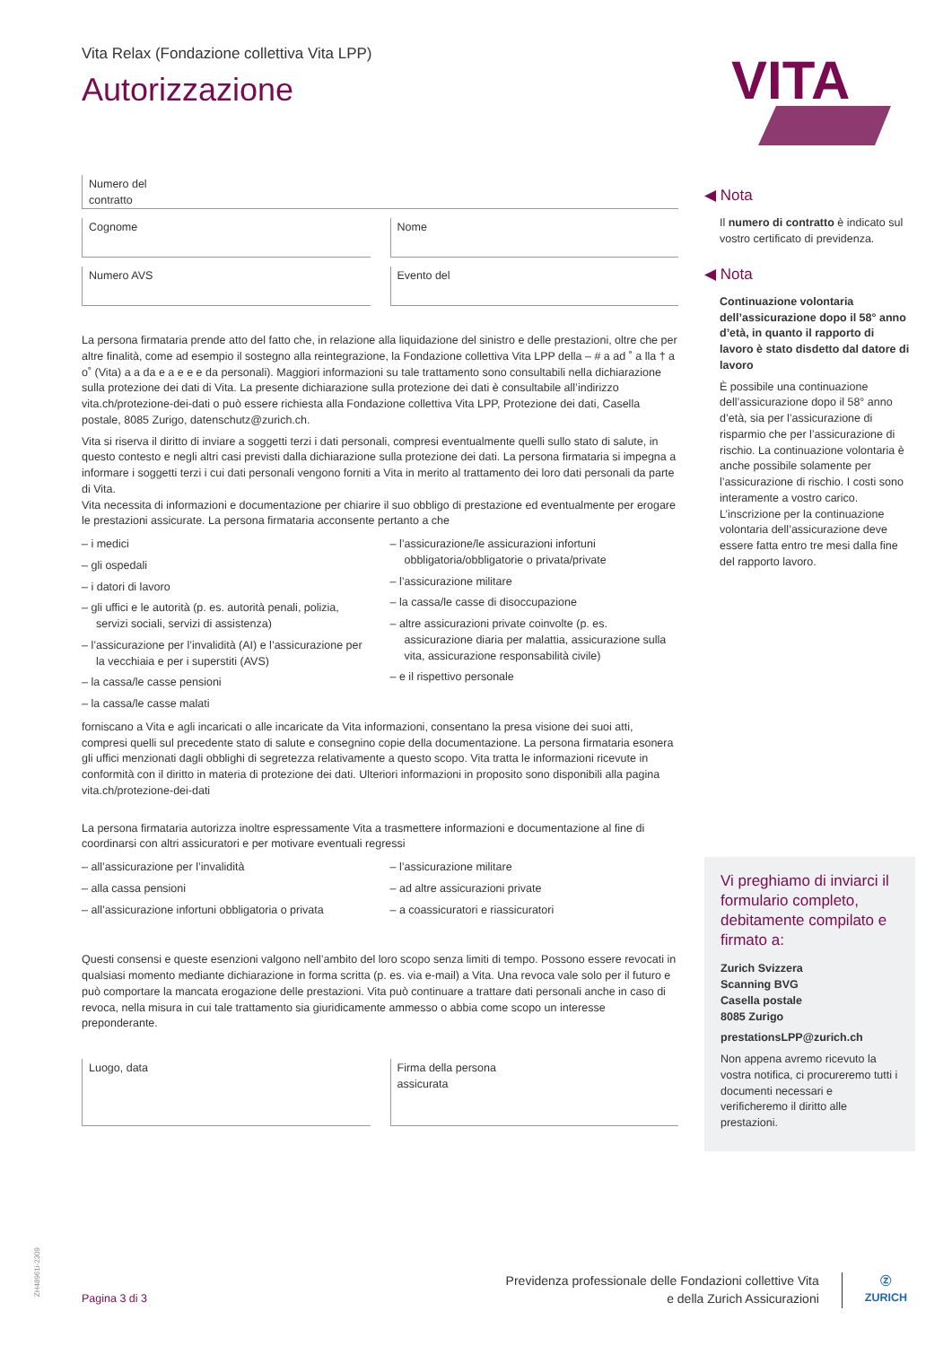Vita Relax (Fondazione collettiva Vita LPP)
Autorizzazione
Numero del
contratto
Cognome Nome
Numero AVS Evento del
La persona firmataria prende atto del fatto che, in relazione alla liquidazione del sinistro e delle prestazioni, oltre che per altre finalità, come ad esempio il sostegno alla reintegrazione, la Fondazione collettiva Vita LPP della – # a ad ˚ a lla † a o˚ (Vita) a a da e a e e e da personali). Maggiori informazioni su tale trattamento sono consultabili nella dichiarazione sulla protezione dei dati di Vita. La presente dichiarazione sulla protezione dei dati è consultabile all’indirizzo vita.ch/protezione-dei-dati o può essere richiesta alla Fondazione collettiva Vita LPP, Protezione dei dati, Casella postale, 8085 Zurigo, datenschutz@zurich.ch.
Vita si riserva il diritto di inviare a soggetti terzi i dati personali, compresi eventualmente quelli sullo stato di salute, in questo contesto e negli altri casi previsti dalla dichiarazione sulla protezione dei dati. La persona firmataria si impegna a informare i soggetti terzi i cui dati personali vengono forniti a Vita in merito al trattamento dei loro dati personali da parte di Vita.
Vita necessita di informazioni e documentazione per chiarire il suo obbligo di prestazione ed eventualmente per erogare le prestazioni assicurate. La persona firmataria acconsente pertanto a che
– i medici
– gli ospedali
– i datori di lavoro
– gli uffici e le autorità (p. es. autorità penali, polizia, servizi sociali, servizi di assistenza)
– l’assicurazione per l’invalidità (AI) e l’assicurazione per la vecchiaia e per i superstiti (AVS)
– la cassa/le casse pensioni
– la cassa/le casse malati
– l’assicurazione/le assicurazioni infortuni obbligatoria/obbligatorie o privata/private
– l’assicurazione militare
– la cassa/le casse di disoccupazione
– altre assicurazioni private coinvolte (p. es. assicurazione diaria per malattia, assicurazione sulla vita, assicurazione responsabilità civile)
– e il rispettivo personale
forniscano a Vita e agli incaricati o alle incaricate da Vita informazioni, consentano la presa visione dei suoi atti, compresi quelli sul precedente stato di salute e consegnino copie della documentazione. La persona firmataria esonera gli uffici menzionati dagli obblighi di segretezza relativamente a questo scopo. Vita tratta le informazioni ricevute in conformità con il diritto in materia di protezione dei dati. Ulteriori informazioni in proposito sono disponibili alla pagina vita.ch/protezione-dei-dati
La persona firmataria autorizza inoltre espressamente Vita a trasmettere informazioni e documentazione al fine di coordinarsi con altri assicuratori e per motivare eventuali regressi
– all’assicurazione per l’invalidità
– alla cassa pensioni
– all’assicurazione infortuni obbligatoria o privata
– l’assicurazione militare
– ad altre assicurazioni private
– a coassicuratori e riassicuratori
Questi consensi e queste esenzioni valgono nell’ambito del loro scopo senza limiti di tempo. Possono essere revocati in qualsiasi momento mediante dichiarazione in forma scritta (p. es. via e-mail) a Vita. Una revoca vale solo per il futuro e può comportare la mancata erogazione delle prestazioni. Vita può continuare a trattare dati personali anche in caso di revoca, nella misura in cui tale trattamento sia giuridicamente ammesso o abbia come scopo un interesse preponderante.
Luogo, data Firma della persona
assicurata
VITA
◀ Nota
Il numero di contratto è indicato sul vostro certificato di previdenza.
◀ Nota
Continuazione volontaria dell’assicurazione dopo il 58° anno d’età, in quanto il rapporto di lavoro è stato disdetto dal datore di lavoro
È possibile una continuazione dell’assicurazione dopo il 58° anno d’età, sia per l’assicurazione di risparmio che per l’assicurazione di rischio. La continuazione volontaria è anche possibile solamente per l’assicurazione di rischio. I costi sono interamente a vostro carico. L’inscrizione per la continuazione volontaria dell’assicurazione deve essere fatta entro tre mesi dalla fine del rapporto lavoro.
Vi preghiamo di inviarci il formulario completo, debitamente compilato e firmato a:
Zurich Svizzera
Scanning BVG
Casella postale
8085 Zurigo
prestationsLPP@zurich.ch
Non appena avremo ricevuto la vostra notifica, ci procureremo tutti i documenti necessari e verificheremo il diritto alle prestazioni.
ZH48961i-2309
Pagina 3 di 3
Previdenza professionale delle Fondazioni collettive Vita
e della Zurich Assicurazioni
Ⓩ
ZURICH